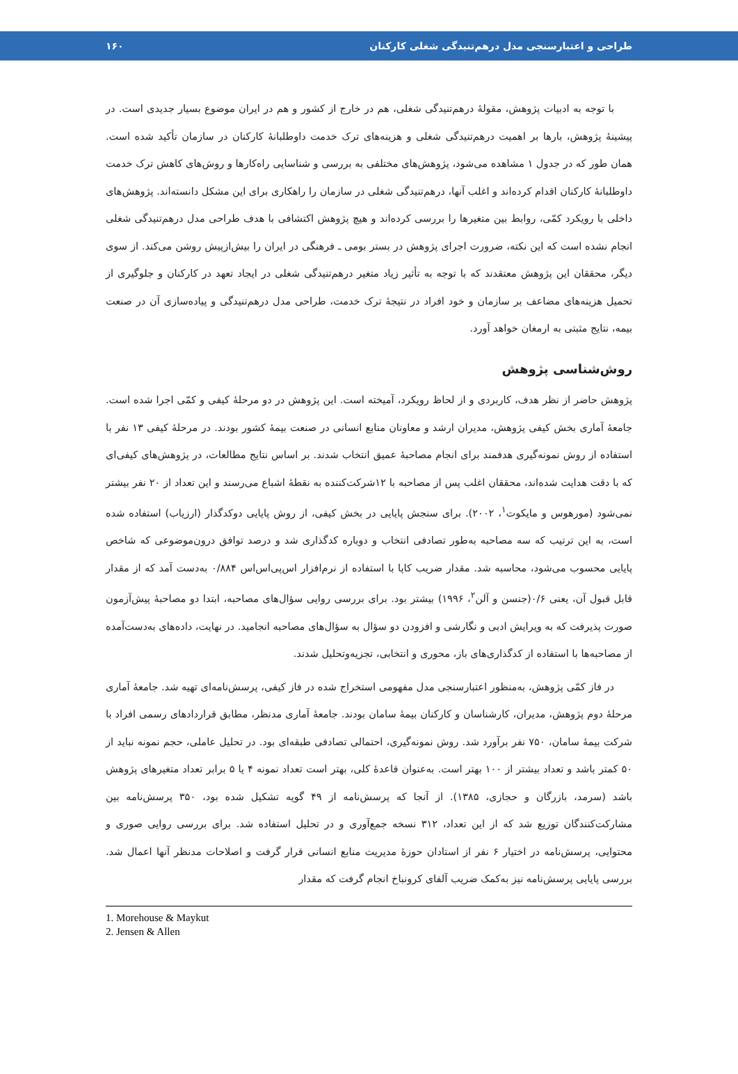طراحی و اعتبارسنجی مدل درهم‌تنیدگی شغلی کارکنان ۱۶۰
با توجه به ادبیات پژوهش، مقولهٔ درهم‌تنیدگی شغلی، هم در خارج از کشور و هم در ایران موضوع بسیار جدیدی است. در پیشینهٔ پژوهش، بارها بر اهمیت درهم‌تنیدگی شغلی و هزینه‌های ترک خدمت داوطلبانهٔ کارکنان در سازمان تأکید شده است. همان طور که در جدول ۱ مشاهده می‌شود، پژوهش‌های مختلفی به بررسی و شناسایی راه‌کارها و روش‌های کاهش ترک خدمت داوطلبانهٔ کارکنان اقدام کرده‌اند و اغلب آنها، درهم‌تنیدگی شغلی در سازمان را راهکاری برای این مشکل دانسته‌اند. پژوهش‌های داخلی با رویکرد کمّی، روابط بین متغیرها را بررسی کرده‌اند و هیچ پژوهش اکتشافی با هدف طراحی مدل درهم‌تنیدگی شغلی انجام نشده است که این نکته، ضرورت اجرای پژوهش در بستر بومی ـ فرهنگی در ایران را بیش‌ازپیش روشن می‌کند. از سوی دیگر، محققان این پژوهش معتقدند که با توجه به تأثیر زیاد متغیر درهم‌تنیدگی شغلی در ایجاد تعهد در کارکنان و جلوگیری از تحمیل هزینه‌های مضاعف بر سازمان و خود افراد در نتیجهٔ ترک خدمت، طراحی مدل درهم‌تنیدگی و پیاده‌سازی آن در صنعت بیمه، نتایج مثبتی به ارمغان خواهد آورد.
روش‌شناسی پژوهش
پژوهش حاضر از نظر هدف، کاربردی و از لحاظ رویکرد، آمیخته است. این پژوهش در دو مرحلهٔ کیفی و کمّی اجرا شده است. جامعهٔ آماری بخش کیفی پژوهش، مدیران ارشد و معاونان منابع انسانی در صنعت بیمهٔ کشور بودند. در مرحلهٔ کیفی ۱۳ نفر با استفاده از روش نمونه‌گیری هدفمند برای انجام مصاحبهٔ عمیق انتخاب شدند. بر اساس نتایج مطالعات، در پژوهش‌های کیفی‌ای که با دقت هدایت شده‌اند، محققان اغلب پس از مصاحبه با ۱۲شرکت‌کننده به نقطهٔ اشباع می‌رسند و این تعداد از ۲۰ نفر بیشتر نمی‌شود (مورهوس و مایکوت<sup>۱</sup>، ۲۰۰۲). برای سنجش پایایی در بخش کیفی، از روش پایایی دوکدگذار (ارزیاب) استفاده شده است، به این ترتیب که سه مصاحبه به‌طور تصادفی انتخاب و دوباره کدگذاری شد و درصد توافق درون‌موضوعی که شاخص پایایی محسوب می‌شود، محاسبه شد. مقدار ضریب کاپا با استفاده از نرم‌افزار اس‌پی‌اس‌اس ۰/۸۸۴ به‌دست آمد که از مقدار قابل قبول آن، یعنی ۰/۶(جنسن و آلن<sup>۲</sup>، ۱۹۹۶) بیشتر بود. برای بررسی روایی سؤال‌های مصاحبه، ابتدا دو مصاحبهٔ پیش‌آزمون صورت پذیرفت که به ویرایش ادبی و نگارشی و افزودن دو سؤال به سؤال‌های مصاحبه انجامید. در نهایت، داده‌های به‌دست‌آمده از مصاحبه‌ها با استفاده از کدگذاری‌های باز، محوری و انتخابی، تجزیه‌وتحلیل شدند.
در فاز کمّی پژوهش، به‌منظور اعتبارسنجی مدل مفهومی استخراج شده در فاز کیفی، پرسش‌نامه‌ای تهیه شد. جامعهٔ آماری مرحلهٔ دوم پژوهش، مدیران، کارشناسان و کارکنان بیمهٔ سامان بودند. جامعهٔ آماری مدنظر، مطابق قراردادهای رسمی افراد با شرکت بیمهٔ سامان، ۷۵۰ نفر برآورد شد. روش نمونه‌گیری، احتمالی تصادفی طبقه‌ای بود. در تحلیل عاملی، حجم نمونه نباید از ۵۰ کمتر باشد و تعداد بیشتر از ۱۰۰ بهتر است. به‌عنوان قاعدهٔ کلی، بهتر است تعداد نمونه ۴ یا ۵ برابر تعداد متغیرهای پژوهش باشد (سرمد، بازرگان و حجازی، ۱۳۸۵). از آنجا که پرسش‌نامه از ۴۹ گویه تشکیل شده بود، ۳۵۰ پرسش‌نامه بین مشارکت‌کنندگان توزیع شد که از این تعداد، ۳۱۲ نسخه جمع‌آوری و در تحلیل استفاده شد. برای بررسی روایی صوری و محتوایی، پرسش‌نامه در اختیار ۶ نفر از استادان حوزهٔ مدیریت منابع انسانی قرار گرفت و اصلاحات مدنظر آنها اعمال شد. بررسی پایایی پرسش‌نامه نیز به‌کمک ضریب آلفای کرونباخ انجام گرفت که مقدار
1. Morehouse & Maykut
2. Jensen & Allen